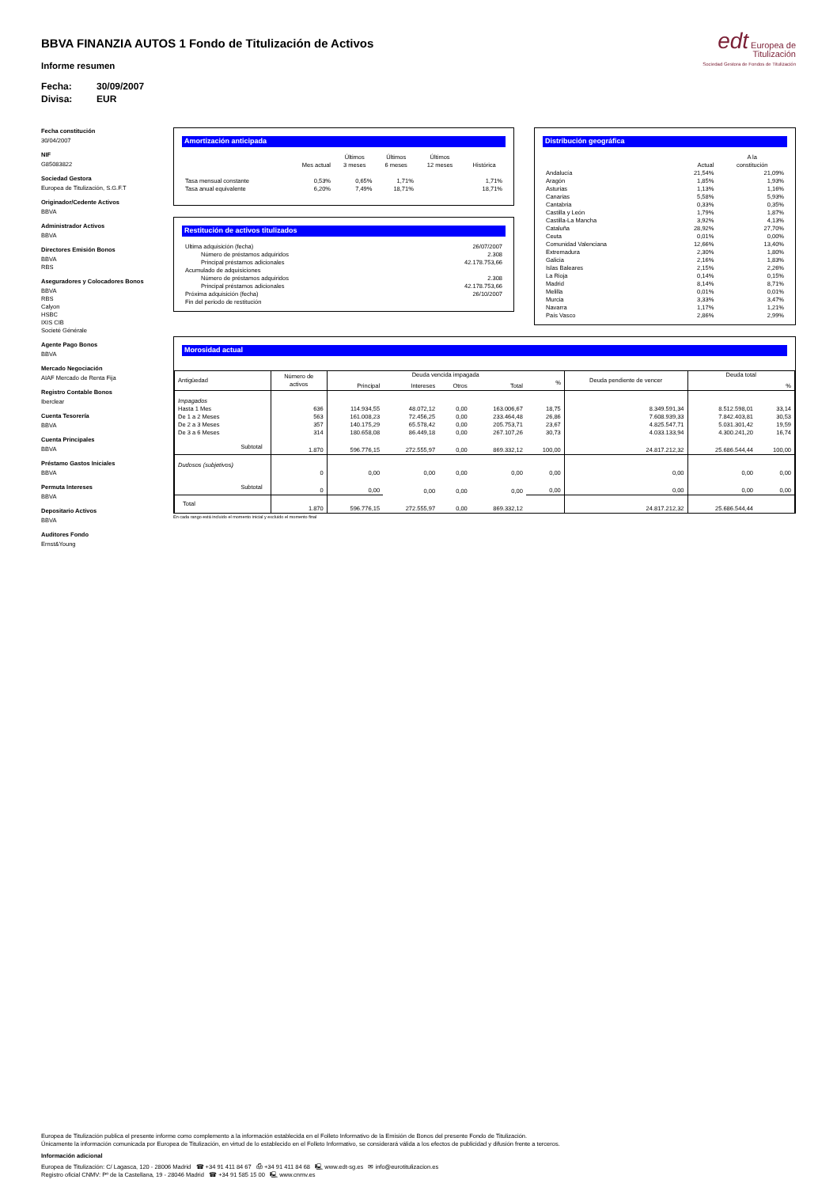BBVA FINANZIA AUTOS 1 Fondo de Titulización de Activos
Informe resumen
Fecha: 30/09/2007
Divisa: EUR
edt Europea de
Titulización
Sociedad Gestora de Fondos de Titulización
Fecha constitución
30/04/2007
NIF
G85083822
Sociedad Gestora
Europea de Titulización, S.G.F.T
Originador/Cedente Activos
BBVA
Administrador Activos
BBVA
Directores Emisión Bonos
BBVA
RBS
Aseguradores y Colocadores Bonos
BBVA
RBS
Calyon
HSBC
IXIS CIB
Societé Générale
Agente Pago Bonos
BBVA
Mercado Negociación
AIAF Mercado de Renta Fija
Registro Contable Bonos
Iberclear
Cuenta Tesorería
BBVA
Cuenta Principales
BBVA
Préstamo Gastos Iniciales
BBVA
Permuta Intereses
BBVA
Depositario Activos
BBVA
Auditores Fondo
Ernst&Young
Amortización anticipada
| | Mes actual | Últimos 3 meses | Últimos 6 meses | Últimos 12 meses | Histórica |
| --- | --- | --- | --- | --- | --- |
| Tasa mensual constante | 0,53% | 0,65% | 1,71% | | 1,71% |
| Tasa anual equivalente | 6,20% | 7,49% | 18,71% | | 18,71% |
Restitución de activos titulizados
| Ultima adquisición (fecha) | 26/07/2007 |
| Número de préstamos adquiridos | 2.308 |
| Principal préstamos adicionales | 42.178.753,66 |
| Acumulado de adquisiciones | |
| Número de préstamos adquiridos | 2.308 |
| Principal préstamos adicionales | 42.178.753,66 |
| Próxima adquisición (fecha) | 26/10/2007 |
| Fin del periodo de restitución | |
Distribución geográfica
| | Actual | A la constitución |
| --- | --- | --- |
| Andalucía | 21,54% | 21,09% |
| Aragón | 1,85% | 1,93% |
| Asturias | 1,13% | 1,16% |
| Canarias | 5,58% | 5,93% |
| Cantabria | 0,33% | 0,35% |
| Castilla y León | 1,79% | 1,87% |
| Castilla-La Mancha | 3,92% | 4,13% |
| Cataluña | 28,92% | 27,70% |
| Ceuta | 0,01% | 0,00% |
| Comunidad Valenciana | 12,66% | 13,40% |
| Extremadura | 2,30% | 1,80% |
| Galicia | 2,16% | 1,83% |
| Islas Baleares | 2,15% | 2,26% |
| La Rioja | 0,14% | 0,15% |
| Madrid | 8,14% | 8,71% |
| Melilla | 0,01% | 0,01% |
| Murcia | 3,33% | 3,47% |
| Navarra | 1,17% | 1,21% |
| País Vasco | 2,86% | 2,99% |
Morosidad actual
| Antigüedad | Número de activos | Deuda vencida impagada | | | | | Deuda pendiente de vencer | Deuda total | |
| --- | --- | --- | --- | --- | --- | --- | --- | --- | --- |
| | | Principal | Intereses | Otros | Total | % | | | % |
| Impagados | | | | | | | | | |
| Hasta 1 Mes | 636 | 114.934,55 | 48.072,12 | 0,00 | 163.006,67 | 18,75 | 8.349.591,34 | 8.512.598,01 | 33,14 |
| De 1 a 2 Meses | 563 | 161.008,23 | 72.456,25 | 0,00 | 233.464,48 | 26,86 | 7.608.939,33 | 7.842.403,81 | 30,53 |
| De 2 a 3 Meses | 357 | 140.175,29 | 65.578,42 | 0,00 | 205.753,71 | 23,67 | 4.825.547,71 | 5.031.301,42 | 19,59 |
| De 3 a 6 Meses | 314 | 180.658,08 | 86.449,18 | 0,00 | 267.107,26 | 30,73 | 4.033.133,94 | 4.300.241,20 | 16,74 |
| Subtotal | 1.870 | 596.776,15 | 272.555,97 | 0,00 | 869.332,12 | 100,00 | 24.817.212,32 | 25.686.544,44 | 100,00 |
| Dudosos (subjetivos) | | | | | | | | | |
| | 0 | 0,00 | 0,00 | 0,00 | 0,00 | 0,00 | 0,00 | 0,00 | 0,00 |
| Subtotal | 0 | 0,00 | 0,00 | 0,00 | 0,00 | 0,00 | 0,00 | 0,00 | 0,00 |
| Total | 1.870 | 596.776,15 | 272.555,97 | 0,00 | 869.332,12 | | 24.817.212,32 | 25.686.544,44 | |
En cada rango está incluido el momento inicial y excluido el momento final
Europea de Titulización publica el presente informe como complemento a la información establecida en el Folleto Informativo de la Emisión de Bonos del presente Fondo de Titulización.
Únicamente la información comunicada por Europea de Titulización, en virtud de lo establecido en el Folleto Informativo, se considerará válida a los efectos de publicidad y difusión frente a terceros.
Información adicional
Europea de Titulización: C/ Lagasca, 120 - 28006 Madrid ☎ +34 91 411 84 67 ⎙ +34 91 411 84 68 🖳 www.edt-sg.es ✉ info@eurotitulizacion.es
Registro oficial CNMV: Pº de la Castellana, 19 - 28046 Madrid ☎ +34 91 585 15 00 🖳 www.cnmv.es